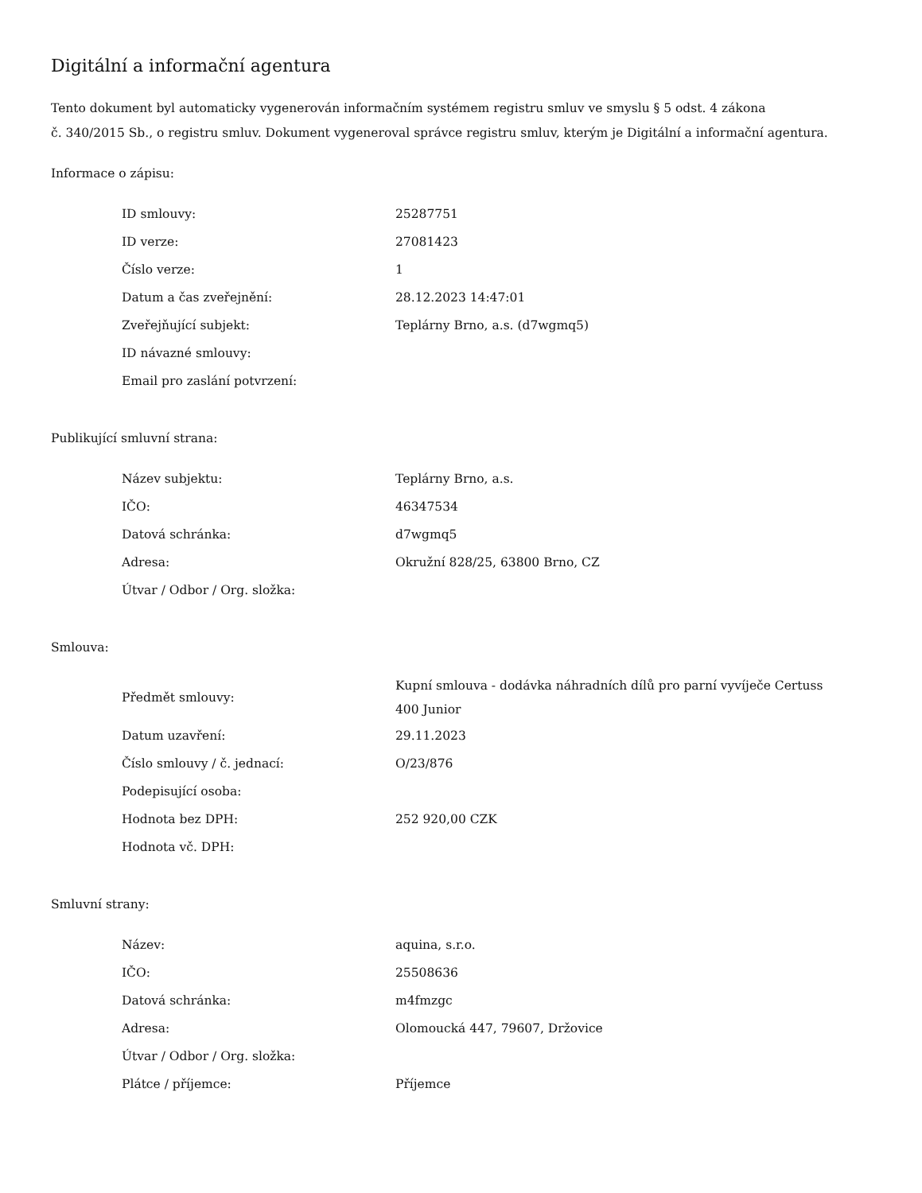Digitální a informační agentura
Tento dokument byl automaticky vygenerován informačním systémem registru smluv ve smyslu § 5 odst. 4 zákona
č. 340/2015 Sb., o registru smluv. Dokument vygeneroval správce registru smluv, kterým je Digitální a informační agentura.
Informace o zápisu:
| ID smlouvy: | 25287751 |
| ID verze: | 27081423 |
| Číslo verze: | 1 |
| Datum a čas zveřejnění: | 28.12.2023 14:47:01 |
| Zveřejňující subjekt: | Teplárny Brno, a.s. (d7wgmq5) |
| ID návazné smlouvy: | |
| Email pro zaslání potvrzení: | |
Publikující smluvní strana:
| Název subjektu: | Teplárny Brno, a.s. |
| IČO: | 46347534 |
| Datová schránka: | d7wgmq5 |
| Adresa: | Okružní 828/25, 63800 Brno, CZ |
| Útvar / Odbor / Org. složka: | |
Smlouva:
| Předmět smlouvy: | Kupní smlouva - dodávka náhradních dílů pro parní vyvíječe Certuss 400 Junior |
| Datum uzavření: | 29.11.2023 |
| Číslo smlouvy / č. jednací: | O/23/876 |
| Podepisující osoba: | |
| Hodnota bez DPH: | 252 920,00 CZK |
| Hodnota vč. DPH: | |
Smluvní strany:
| Název: | aquina, s.r.o. |
| IČO: | 25508636 |
| Datová schránka: | m4fmzgc |
| Adresa: | Olomoucká 447, 79607, Držovice |
| Útvar / Odbor / Org. složka: | |
| Plátce / příjemce: | Příjemce |